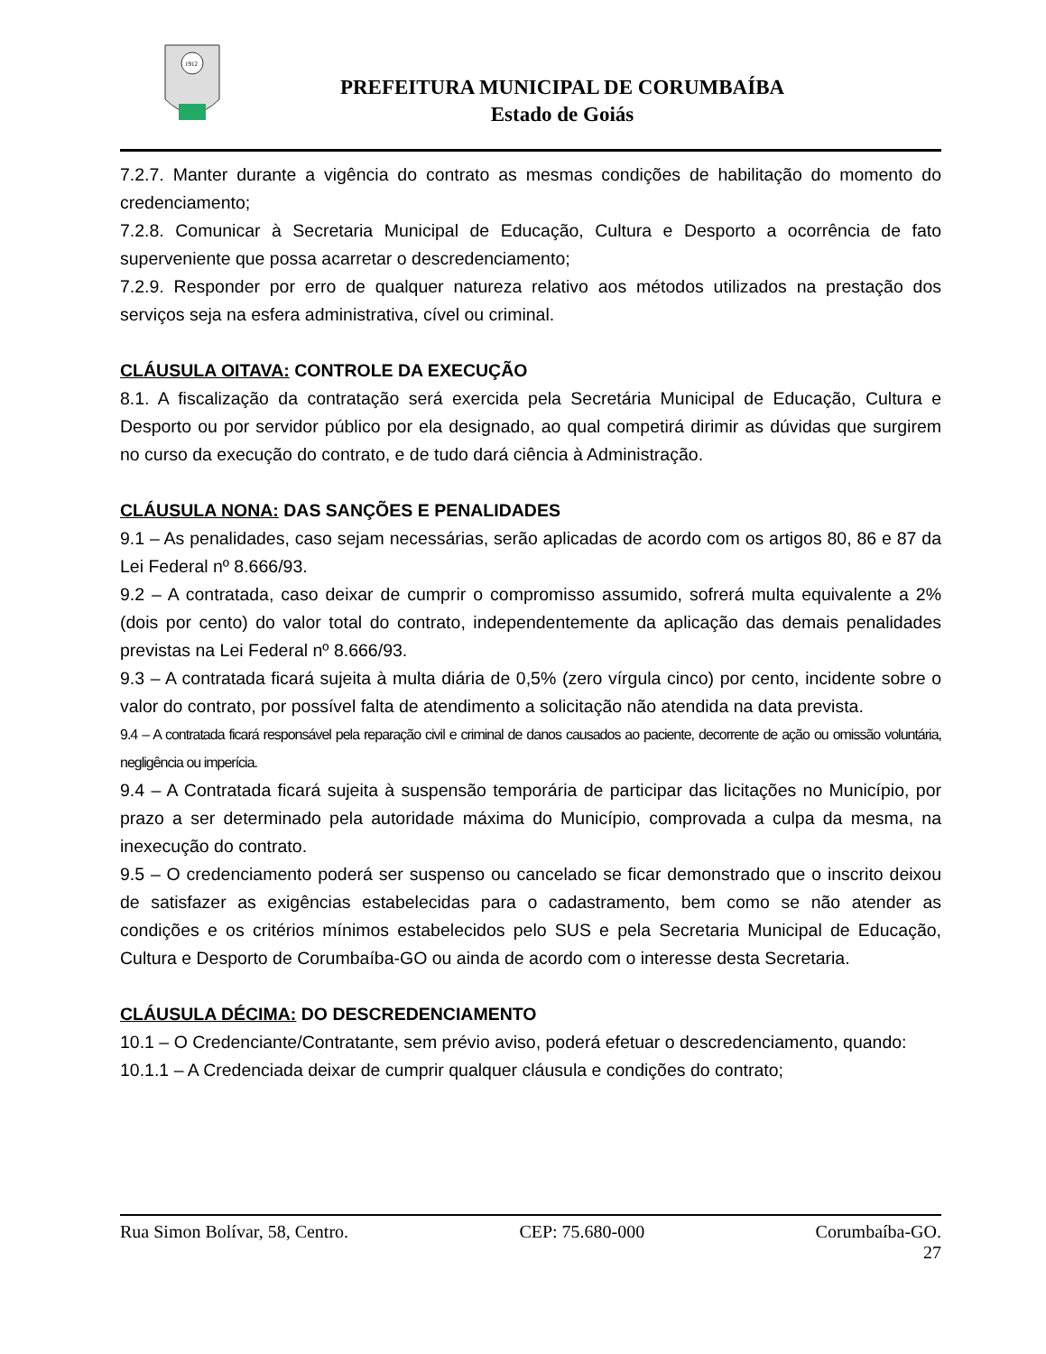1912
PREFEITURA MUNICIPAL DE CORUMBAÍBA
Estado de Goiás
7.2.7. Manter durante a vigência do contrato as mesmas condições de habilitação do momento do credenciamento;
7.2.8. Comunicar à Secretaria Municipal de Educação, Cultura e Desporto a ocorrência de fato superveniente que possa acarretar o descredenciamento;
7.2.9. Responder por erro de qualquer natureza relativo aos métodos utilizados na prestação dos serviços seja na esfera administrativa, cível ou criminal.
CLÁUSULA OITAVA: CONTROLE DA EXECUÇÃO
8.1. A fiscalização da contratação será exercida pela Secretária Municipal de Educação, Cultura e Desporto ou por servidor público por ela designado, ao qual competirá dirimir as dúvidas que surgirem no curso da execução do contrato, e de tudo dará ciência à Administração.
CLÁUSULA NONA: DAS SANÇÕES E PENALIDADES
9.1 – As penalidades, caso sejam necessárias, serão aplicadas de acordo com os artigos 80, 86 e 87 da Lei Federal nº 8.666/93.
9.2 – A contratada, caso deixar de cumprir o compromisso assumido, sofrerá multa equivalente a 2% (dois por cento) do valor total do contrato, independentemente da aplicação das demais penalidades previstas na Lei Federal nº 8.666/93.
9.3 – A contratada ficará sujeita à multa diária de 0,5% (zero vírgula cinco) por cento, incidente sobre o valor do contrato, por possível falta de atendimento a solicitação não atendida na data prevista.
9.4 – A contratada ficará responsável pela reparação civil e criminal de danos causados ao paciente, decorrente de ação ou omissão voluntária, negligência ou imperícia.
9.4 – A Contratada ficará sujeita à suspensão temporária de participar das licitações no Município, por prazo a ser determinado pela autoridade máxima do Município, comprovada a culpa da mesma, na inexecução do contrato.
9.5 – O credenciamento poderá ser suspenso ou cancelado se ficar demonstrado que o inscrito deixou de satisfazer as exigências estabelecidas para o cadastramento, bem como se não atender as condições e os critérios mínimos estabelecidos pelo SUS e pela Secretaria Municipal de Educação, Cultura e Desporto de Corumbaíba-GO ou ainda de acordo com o interesse desta Secretaria.
CLÁUSULA DÉCIMA: DO DESCREDENCIAMENTO
10.1 – O Credenciante/Contratante, sem prévio aviso, poderá efetuar o descredenciamento, quando:
10.1.1 – A Credenciada deixar de cumprir qualquer cláusula e condições do contrato;
Rua Simon Bolívar, 58, Centro. CEP: 75.680-000 Corumbaíba-GO.
27